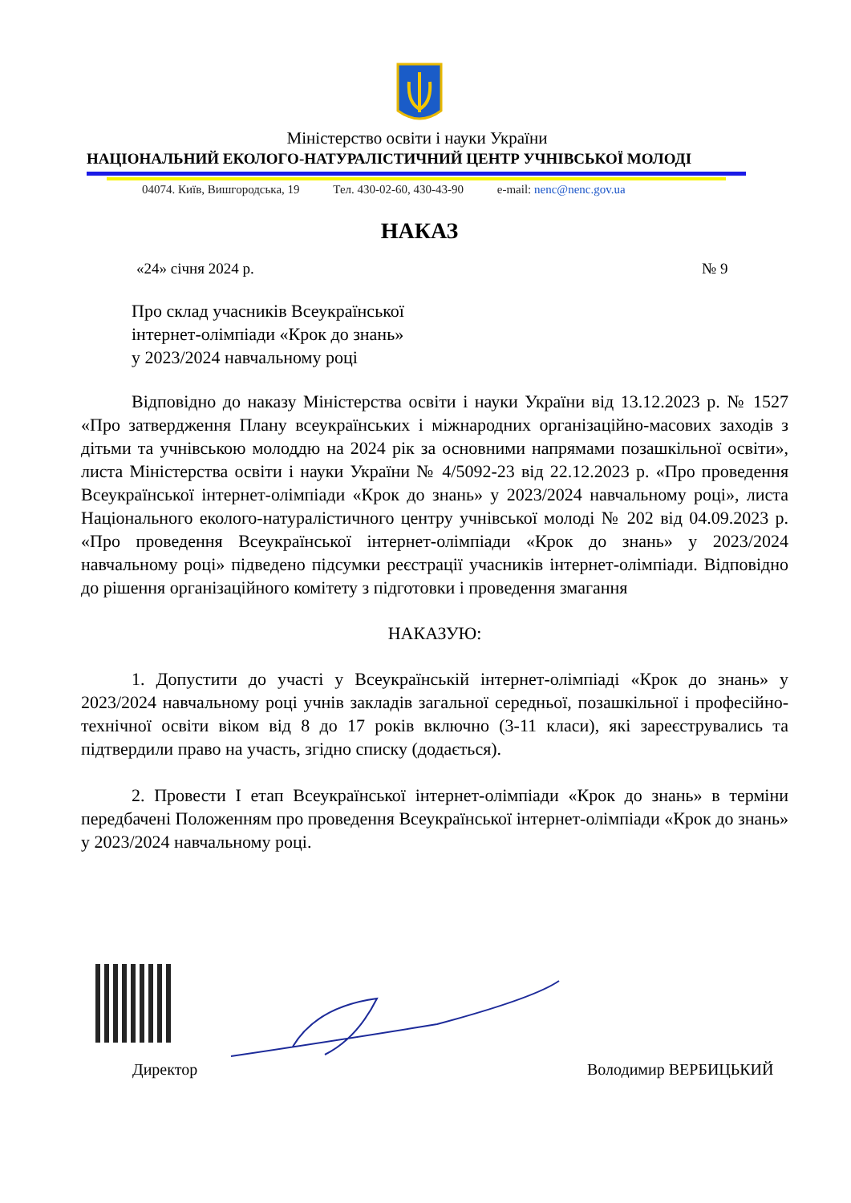Міністерство освіти і науки України
НАЦІОНАЛЬНИЙ ЕКОЛОГО-НАТУРАЛІСТИЧНИЙ ЦЕНТР УЧНІВСЬКОЇ МОЛОДІ
04074. Київ, Вишгородська, 19 Тел. 430-02-60, 430-43-90 e-mail: nenc@nenc.gov.ua
НАКАЗ
«24» січня 2024 р. № 9
Про склад учасників Всеукраїнської
інтернет-олімпіади «Крок до знань»
у 2023/2024 навчальному році
Відповідно до наказу Міністерства освіти і науки України від 13.12.2023 р. № 1527 «Про затвердження Плану всеукраїнських і міжнародних організаційно-масових заходів з дітьми та учнівською молоддю на 2024 рік за основними напрямами позашкільної освіти», листа Міністерства освіти і науки України № 4/5092-23 від 22.12.2023 р. «Про проведення Всеукраїнської інтернет-олімпіади «Крок до знань» у 2023/2024 навчальному році», листа Національного еколого-натуралістичного центру учнівської молоді № 202 від 04.09.2023 р. «Про проведення Всеукраїнської інтернет-олімпіади «Крок до знань» у 2023/2024 навчальному році» підведено підсумки реєстрації учасників інтернет-олімпіади. Відповідно до рішення організаційного комітету з підготовки і проведення змагання
НАКАЗУЮ:
1. Допустити до участі у Всеукраїнській інтернет-олімпіаді «Крок до знань» у 2023/2024 навчальному році учнів закладів загальної середньої, позашкільної і професійно-технічної освіти віком від 8 до 17 років включно (3-11 класи), які зареєструвались та підтвердили право на участь, згідно списку (додається).
2. Провести І етап Всеукраїнської інтернет-олімпіади «Крок до знань» в терміни передбачені Положенням про проведення Всеукраїнської інтернет-олімпіади «Крок до знань» у 2023/2024 навчальному році.
Директор Володимир ВЕРБИЦЬКИЙ